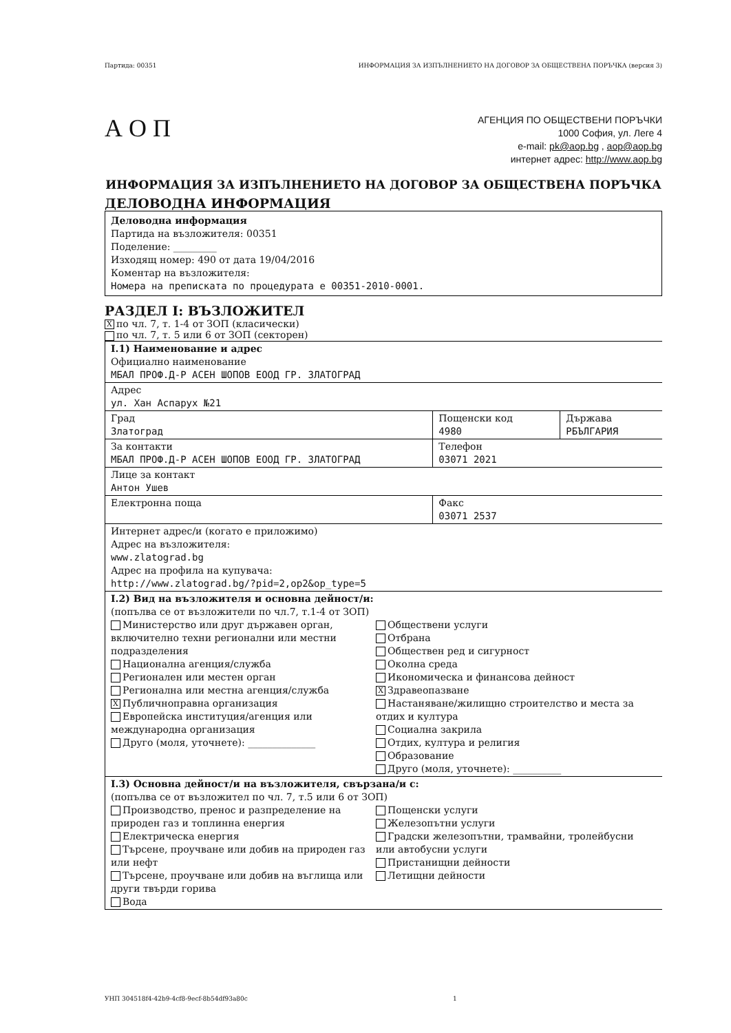Партида: 00351 ИНФОРМАЦИЯ ЗА ИЗПЪЛНЕНИЕТО НА ДОГОВОР ЗА ОБЩЕСТВЕНА ПОРЪЧКА (версия 3)
А О П
АГЕНЦИЯ ПО ОБЩЕСТВЕНИ ПОРЪЧКИ
1000 София, ул. Леге 4
e-mail: pk@aop.bg , aop@aop.bg
интернет адрес: http://www.aop.bg
ИНФОРМАЦИЯ ЗА ИЗПЪЛНЕНИЕТО НА ДОГОВОР ЗА ОБЩЕСТВЕНА ПОРЪЧКА
ДЕЛОВОДНА ИНФОРМАЦИЯ
Деловодна информация
Партида на възложителя: 00351
Поделение: _________
Изходящ номер: 490 от дата 19/04/2016
Коментар на възложителя:
Номера на преписката по процедурата е 00351-2010-0001.
РАЗДЕЛ I: ВЪЗЛОЖИТЕЛ
Xпо чл. 7, т. 1-4 от ЗОП (класически)
по чл. 7, т. 5 или 6 от ЗОП (секторен)
| I.1) Наименование и адрес Официално наименование МБАЛ ПРОФ.Д-Р АСЕН ШОПОВ ЕООД ГР. ЗЛАТОГРАД | | |
| Адрес ул. Хан Аспарух №21 | | |
| Град Златоград | Пощенски код 4980 | Държава РБЪЛГАРИЯ |
| За контакти МБАЛ ПРОФ.Д-Р АСЕН ШОПОВ ЕООД ГР. ЗЛАТОГРАД | Телефон 03071 2021 | |
| Лице за контакт Антон Ушев | | |
| Електронна поща | Факс 03071 2537 | |
| Интернет адрес/и (когато е приложимо) Адрес на възложителя: www.zlatograd.bg Адрес на профила на купувача: http://www.zlatograd.bg/?pid=2,op2&op_type=5 | | |
| I.2) Вид на възложителя и основна дейност/и: (попълва се от възложители по чл.7, т.1-4 от ЗОП) Министерство или друг държавен орган, включително техни регионални или местни подразделения Национална агенция/служба Регионален или местен орган Регионална или местна агенция/служба X Публичноправна организация Европейска институция/агенция или международна организация Друго (моля, уточнете): ______________ Обществени услуги Отбрана Обществен ред и сигурност Околна среда Икономическа и финансова дейност X Здравеопазване Настаняване/жилищно строителство и места за отдих и култура Социална закрила Отдих, култура и религия Образование Друго (моля, уточнете): __________ | | |
| I.3) Основна дейност/и на възложителя, свързана/и с: (попълва се от възложител по чл. 7, т.5 или 6 от ЗОП) Производство, пренос и разпределение на природен газ и топлинна енергия Електрическа енергия Търсене, проучване или добив на природен газ или нефт Търсене, проучване или добив на въглища или други твърди горива Вода Пощенски услуги Железопътни услуги Градски железопътни, трамвайни, тролейбусни или автобусни услуги Пристанищни дейности Летищни дейности | | |
УНП 304518f4-42b9-4cf8-9ecf-8b54df93a80c 1